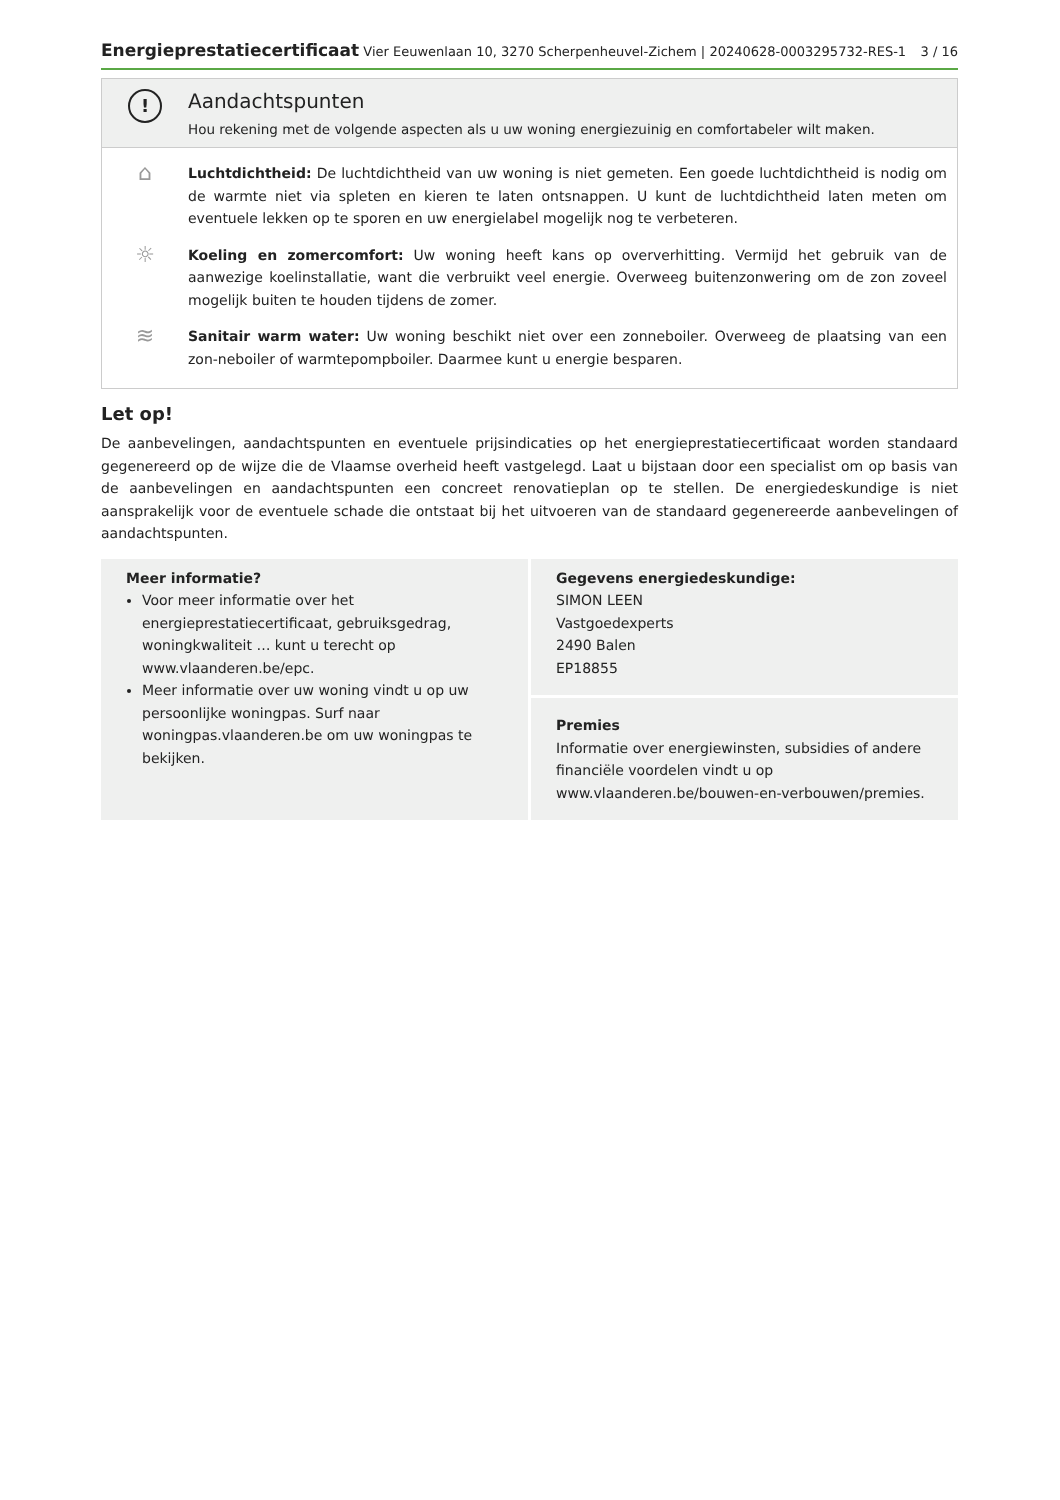Energieprestatiecertificaat Vier Eeuwenlaan 10, 3270 Scherpenheuvel-Zichem | 20240628-0003295732-RES-1 3 / 16
!
Aandachtspunten
Hou rekening met de volgende aspecten als u uw woning energiezuinig en comfortabeler wilt maken.
⌂
Luchtdichtheid: De luchtdichtheid van uw woning is niet gemeten. Een goede luchtdichtheid is nodig om de warmte niet via spleten en kieren te laten ontsnappen. U kunt de luchtdichtheid laten meten om eventuele lekken op te sporen en uw energielabel mogelijk nog te verbeteren.
☼
Koeling en zomercomfort: Uw woning heeft kans op oververhitting. Vermijd het gebruik van de aanwezige koelinstallatie, want die verbruikt veel energie. Overweeg buitenzonwering om de zon zoveel mogelijk buiten te houden tijdens de zomer.
≋
Sanitair warm water: Uw woning beschikt niet over een zonneboiler. Overweeg de plaatsing van een zon-neboiler of warmtepompboiler. Daarmee kunt u energie besparen.
Let op!
De aanbevelingen, aandachtspunten en eventuele prijsindicaties op het energieprestatiecertificaat worden standaard gegenereerd op de wijze die de Vlaamse overheid heeft vastgelegd. Laat u bijstaan door een specialist om op basis van de aanbevelingen en aandachtspunten een concreet renovatieplan op te stellen. De energiedeskundige is niet aansprakelijk voor de eventuele schade die ontstaat bij het uitvoeren van de standaard gegenereerde aanbevelingen of aandachtspunten.
Meer informatie?
Voor meer informatie over het energieprestatiecertificaat, gebruiksgedrag, woningkwaliteit … kunt u terecht op www.vlaanderen.be/epc.
Meer informatie over uw woning vindt u op uw persoonlijke woningpas. Surf naar woningpas.vlaanderen.be om uw woningpas te bekijken.
Gegevens energiedeskundige:
SIMON LEEN
Vastgoedexperts
2490 Balen
EP18855
Premies
Informatie over energiewinsten, subsidies of andere financiële voordelen vindt u op www.vlaanderen.be/bouwen-en-verbouwen/premies.